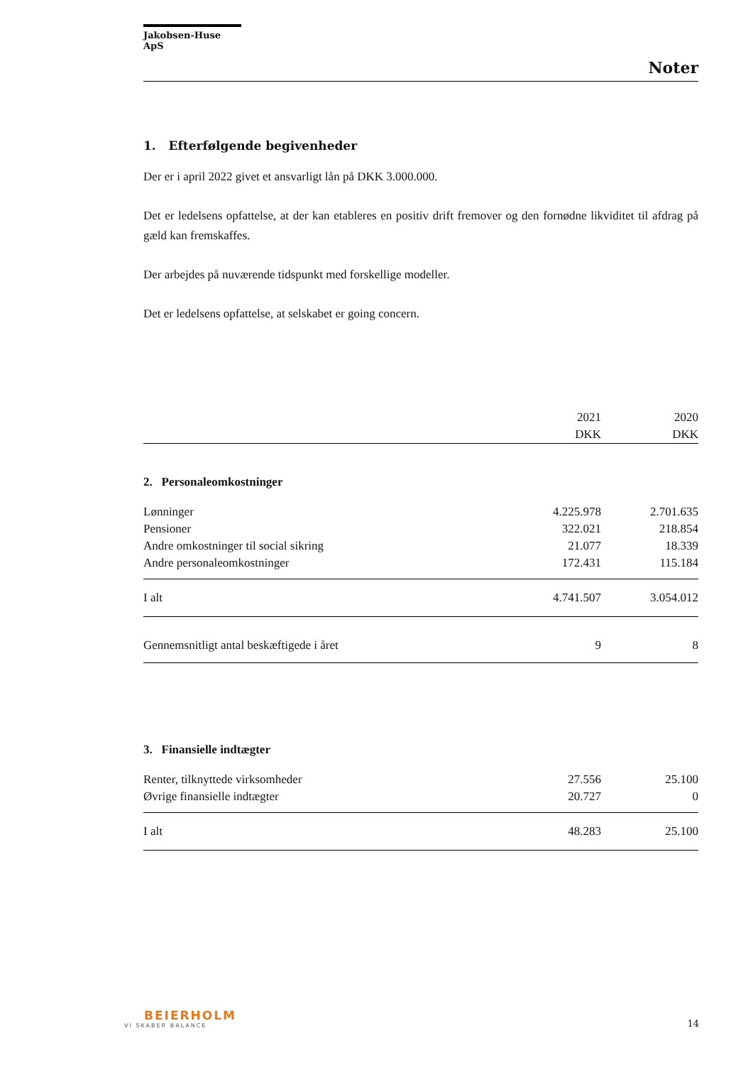Jakobsen-Huse ApS
Noter
1. Efterfølgende begivenheder
Der er i april 2022 givet et ansvarligt lån på DKK 3.000.000.
Det er ledelsens opfattelse, at der kan etableres en positiv drift fremover og den fornødne likviditet til afdrag på gæld kan fremskaffes.
Der arbejdes på nuværende tidspunkt med forskellige modeller.
Det er ledelsens opfattelse, at selskabet er going concern.
| | 2021 DKK | 2020 DKK |
| --- | --- | --- |
| 2. Personaleomkostninger | | |
| Lønninger | 4.225.978 | 2.701.635 |
| Pensioner | 322.021 | 218.854 |
| Andre omkostninger til social sikring | 21.077 | 18.339 |
| Andre personaleomkostninger | 172.431 | 115.184 |
| I alt | 4.741.507 | 3.054.012 |
| Gennemsnitligt antal beskæftigede i året | 9 | 8 |
| 3. Finansielle indtægter | | |
| Renter, tilknyttede virksomheder | 27.556 | 25.100 |
| Øvrige finansielle indtægter | 20.727 | 0 |
| I alt | 48.283 | 25.100 |
BEIERHOLM
VI SKABER BALANCE
14